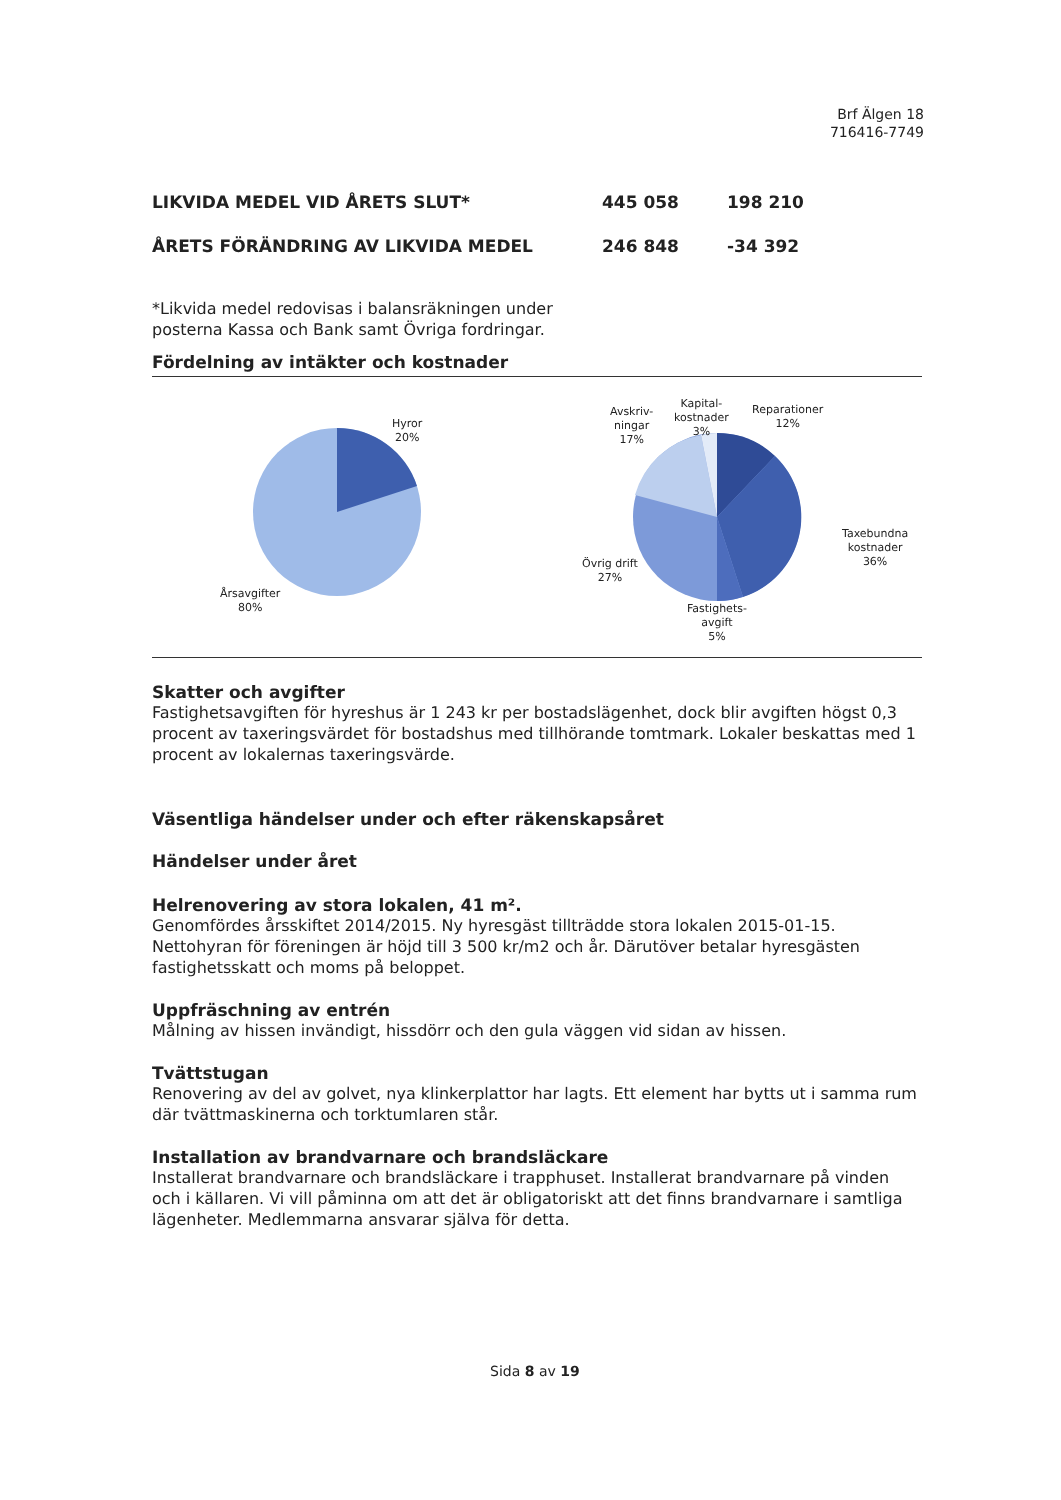Brf Älgen 18
716416-7749
| LIKVIDA MEDEL VID ÅRETS SLUT* | 445 058 | 198 210 |
| ÅRETS FÖRÄNDRING AV LIKVIDA MEDEL | 246 848 | -34 392 |
*Likvida medel redovisas i balansräkningen under
posterna Kassa och Bank samt Övriga fordringar.
Fördelning av intäkter och kostnader
Hyror
20%
Årsavgifter
80%
Avskriv-
ningar
17%
Kapital-
kostnader
3%
Reparationer
12%
Taxebundna
kostnader
36%
Övrig drift
27%
Fastighets-
avgift
5%
Skatter och avgifter
Fastighetsavgiften för hyreshus är 1 243 kr per bostadslägenhet, dock blir avgiften högst 0,3 procent av taxeringsvärdet för bostadshus med tillhörande tomtmark. Lokaler beskattas med 1 procent av lokalernas taxeringsvärde.
Väsentliga händelser under och efter räkenskapsåret
Händelser under året
Helrenovering av stora lokalen, 41 m².
Genomfördes årsskiftet 2014/2015. Ny hyresgäst tillträdde stora lokalen 2015-01-15. Nettohyran för föreningen är höjd till 3 500 kr/m2 och år. Därutöver betalar hyresgästen fastighetsskatt och moms på beloppet.
Uppfräschning av entrén
Målning av hissen invändigt, hissdörr och den gula väggen vid sidan av hissen.
Tvättstugan
Renovering av del av golvet, nya klinkerplattor har lagts. Ett element har bytts ut i samma rum där tvättmaskinerna och torktumlaren står.
Installation av brandvarnare och brandsläckare
Installerat brandvarnare och brandsläckare i trapphuset. Installerat brandvarnare på vinden och i källaren. Vi vill påminna om att det är obligatoriskt att det finns brandvarnare i samtliga lägenheter. Medlemmarna ansvarar själva för detta.
Sida 8 av 19